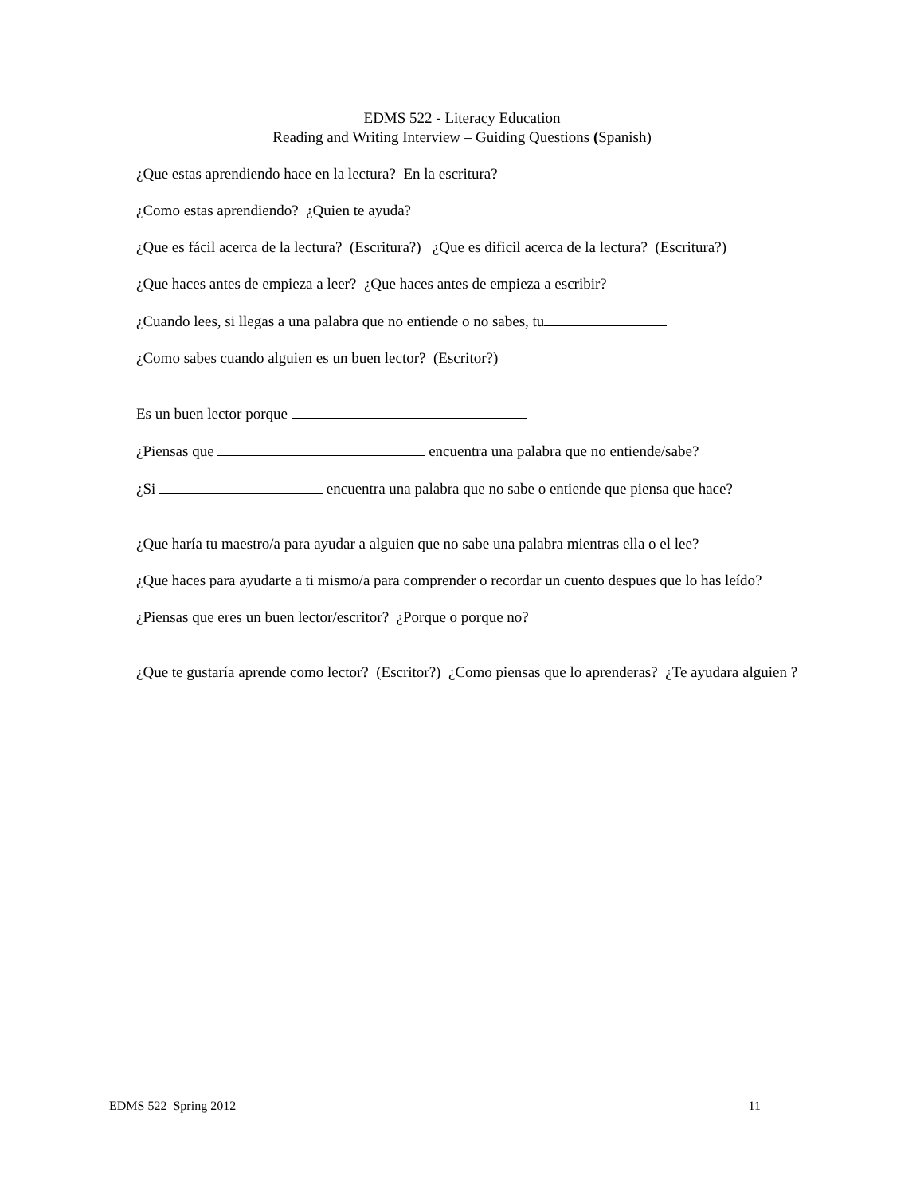EDMS 522 - Literacy Education
Reading and Writing Interview – Guiding Questions (Spanish)
¿Que estas aprendiendo hace en la lectura? En la escritura?
¿Como estas aprendiendo? ¿Quien te ayuda?
¿Que es fácil acerca de la lectura? (Escritura?) ¿Que es dificil acerca de la lectura? (Escritura?)
¿Que haces antes de empieza a leer? ¿Que haces antes de empieza a escribir?
¿Cuando lees, si llegas a una palabra que no entiende o no sabes, tu
¿Como sabes cuando alguien es un buen lector? (Escritor?)
Es un buen lector porque
¿Piensas que encuentra una palabra que no entiende/sabe?
¿Si encuentra una palabra que no sabe o entiende que piensa que hace?
¿Que haría tu maestro/a para ayudar a alguien que no sabe una palabra mientras ella o el lee?
¿Que haces para ayudarte a ti mismo/a para comprender o recordar un cuento despues que lo has leído?
¿Piensas que eres un buen lector/escritor? ¿Porque o porque no?
¿Que te gustaría aprende como lector? (Escritor?) ¿Como piensas que lo aprenderas? ¿Te ayudara alguien ?
EDMS 522 Spring 2012 11